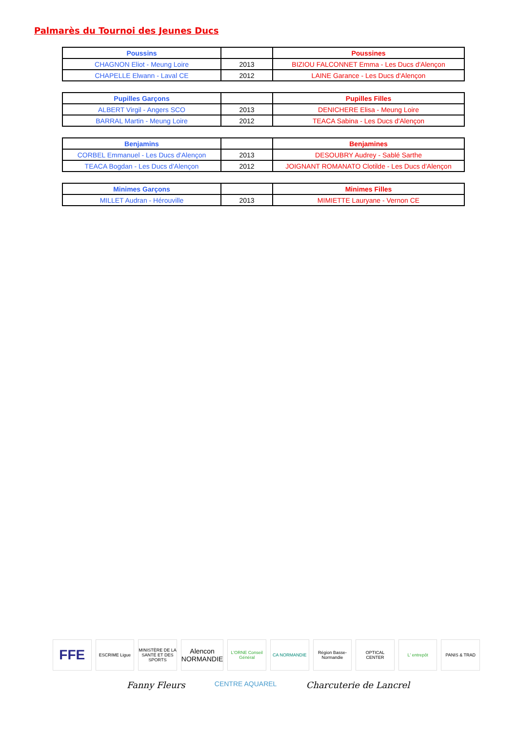Palmarès du Tournoi des Jeunes Ducs
| Poussins | | Poussines |
| --- | --- | --- |
| CHAGNON Eliot - Meung Loire | 2013 | BIZIOU FALCONNET Emma - Les Ducs d'Alençon |
| CHAPELLE Elwann - Laval CE | 2012 | LAINE Garance - Les Ducs d'Alençon |
| Pupilles Garçons | | Pupilles Filles |
| --- | --- | --- |
| ALBERT Virgil - Angers SCO | 2013 | DENICHERE Elisa - Meung Loire |
| BARRAL Martin - Meung Loire | 2012 | TEACA Sabina - Les Ducs d'Alençon |
| Benjamins | | Benjamines |
| --- | --- | --- |
| CORBEL Emmanuel - Les Ducs d'Alençon | 2013 | DESOUBRY Audrey - Sablé Sarthe |
| TEACA Bogdan - Les Ducs d'Alençon | 2012 | JOIGNANT ROMANATO Clotilde - Les Ducs d'Alençon |
| Minimes Garçons | | Minimes Filles |
| --- | --- | --- |
| MILLET Audran - Hérouville | 2013 | MIMIETTE Lauryane - Vernon CE |
FFE
ESCRIME Ligue MINISTÈRE DE LA SANTÉ ET DES SPORTS
Alencon NORMANDIE
L'ORNE Conseil Général CA NORMANDIE Région Basse-Normandie OPTICAL CENTER L' entrepôt PANIS & TRAD
Fanny Fleurs CENTRE AQUAREL Charcuterie de Lancrel